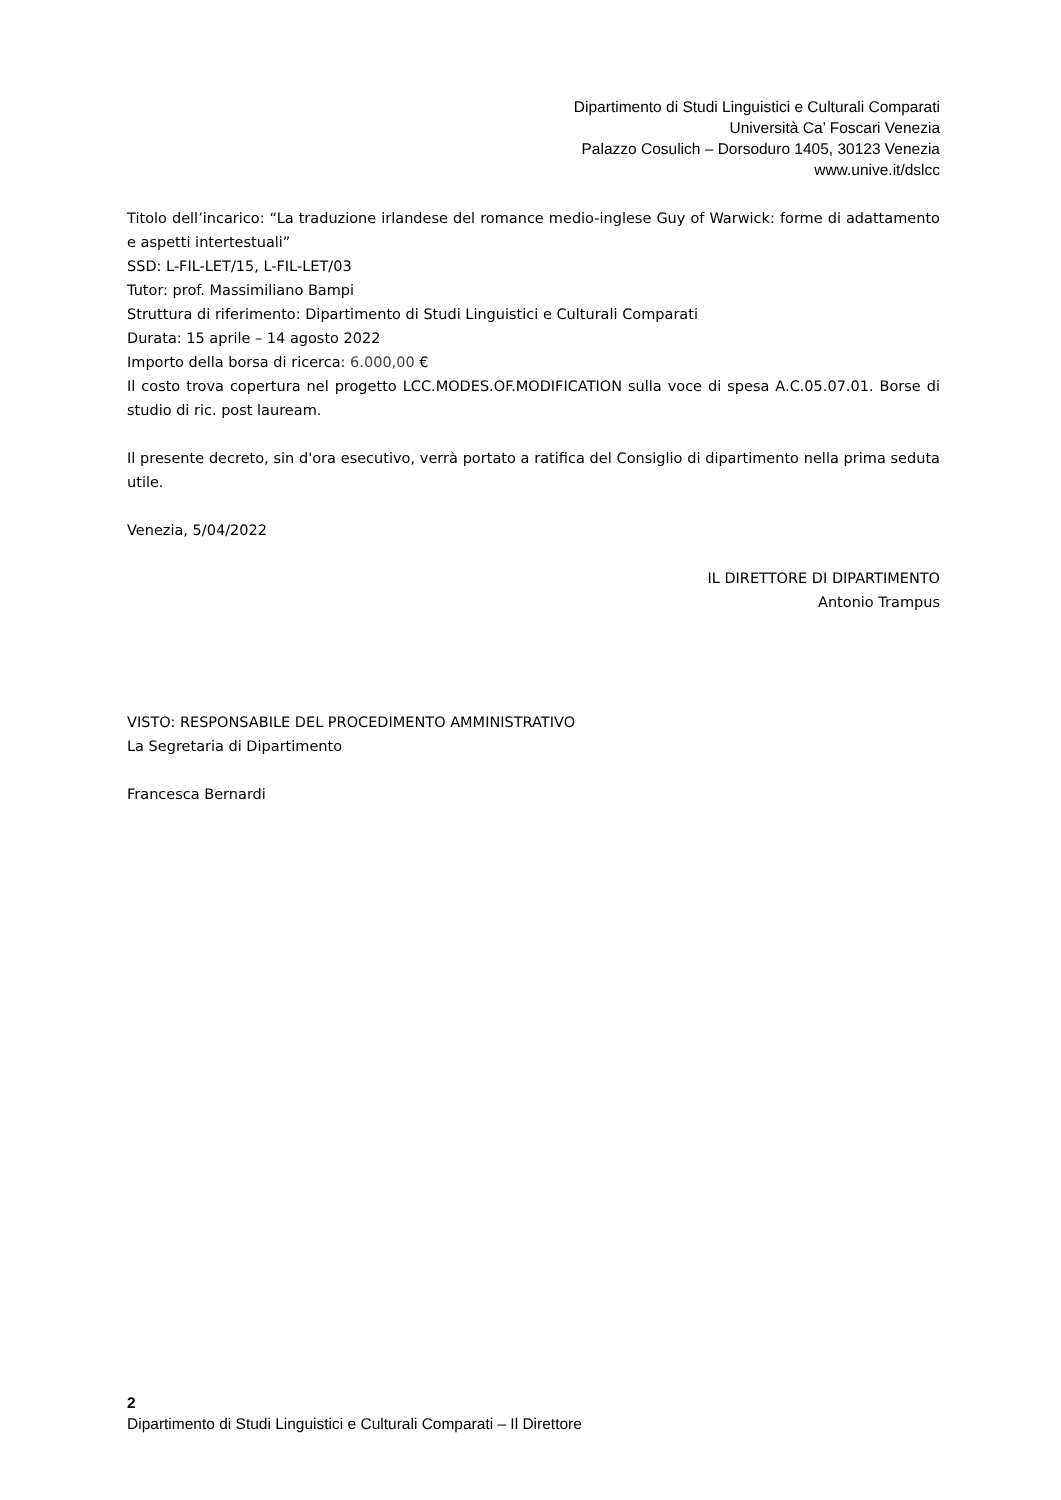Dipartimento di Studi Linguistici e Culturali Comparati
Università Ca’ Foscari Venezia
Palazzo Cosulich – Dorsoduro 1405, 30123 Venezia
www.unive.it/dslcc
Titolo dell’incarico: “La traduzione irlandese del romance medio-inglese Guy of Warwick: forme di adattamento e aspetti intertestuali”
SSD: L-FIL-LET/15, L-FIL-LET/03
Tutor: prof. Massimiliano Bampi
Struttura di riferimento: Dipartimento di Studi Linguistici e Culturali Comparati
Durata: 15 aprile – 14 agosto 2022
Importo della borsa di ricerca: 6.000,00 €
Il costo trova copertura nel progetto LCC.MODES.OF.MODIFICATION sulla voce di spesa A.C.05.07.01. Borse di studio di ric. post lauream.
Il presente decreto, sin d'ora esecutivo, verrà portato a ratifica del Consiglio di dipartimento nella prima seduta utile.
Venezia, 5/04/2022
IL DIRETTORE DI DIPARTIMENTO
Antonio Trampus
VISTO: RESPONSABILE DEL PROCEDIMENTO AMMINISTRATIVO
La Segretaria di Dipartimento
Francesca Bernardi
2
Dipartimento di Studi Linguistici e Culturali Comparati – Il Direttore